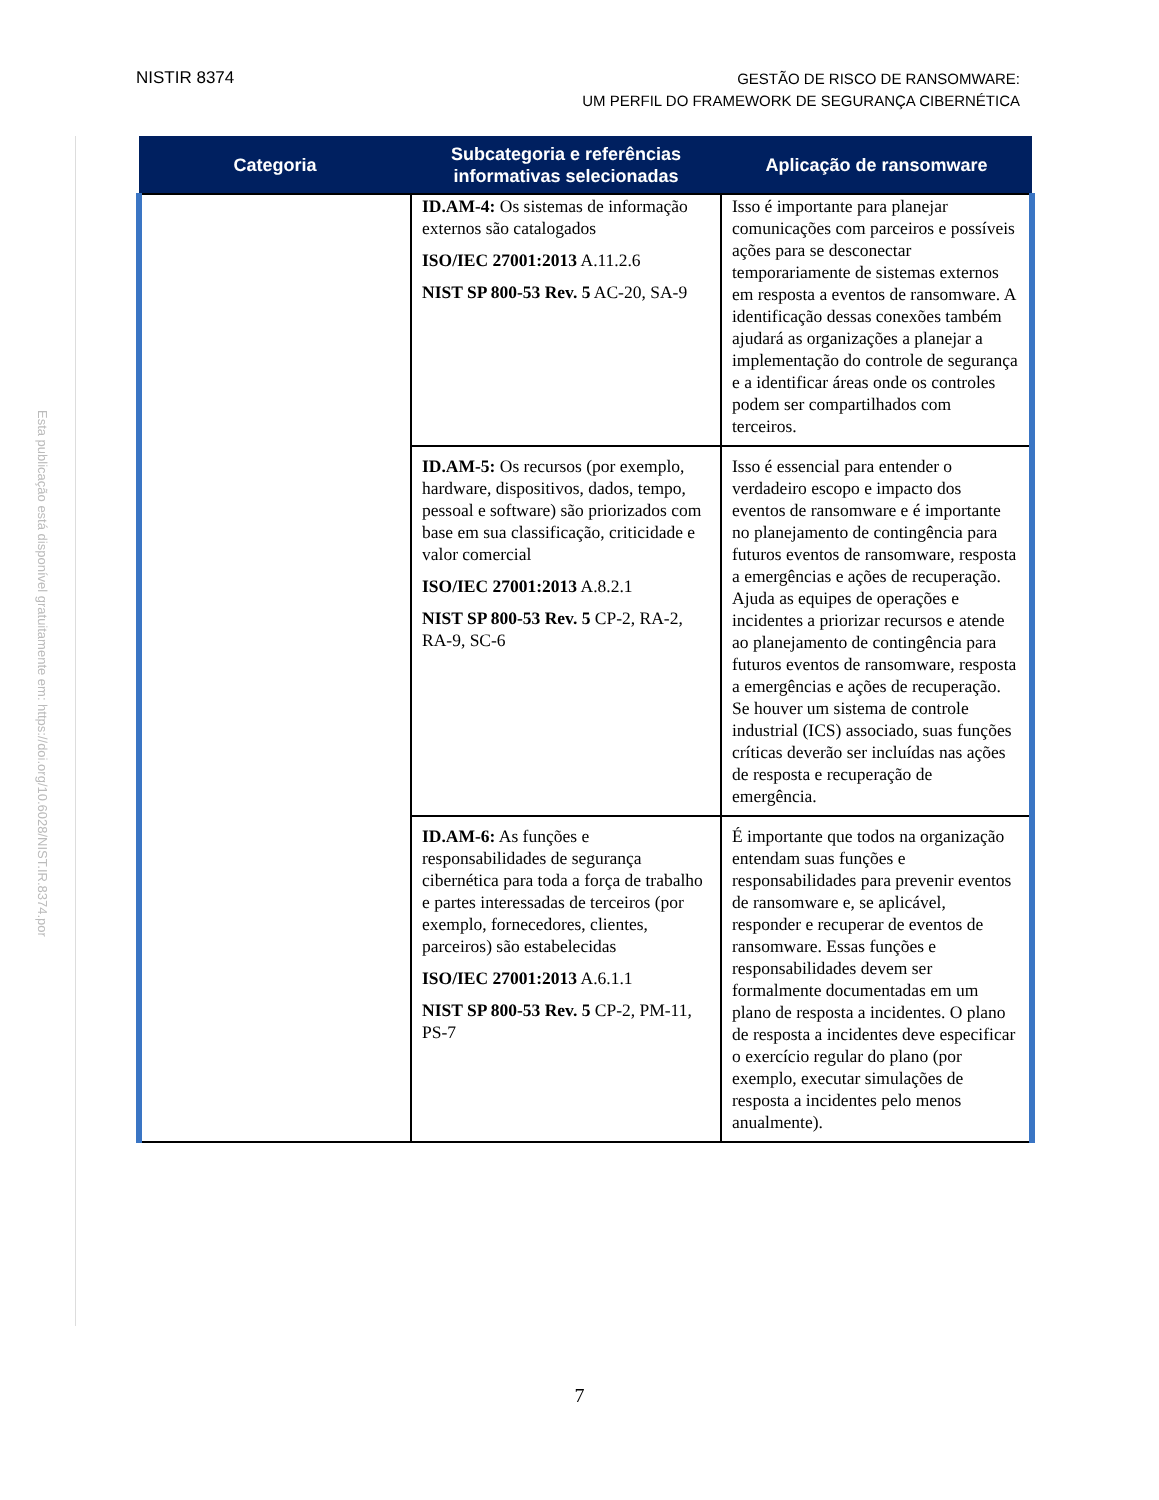NISTIR 8374
GESTÃO DE RISCO DE RANSOMWARE:
UM PERFIL DO FRAMEWORK DE SEGURANÇA CIBERNÉTICA
Esta publicação está disponível gratuitamente em: https://doi.org/10.6028/NIST.IR.8374.por
| Categoria | Subcategoria e referências informativas selecionadas | Aplicação de ransomware |
| --- | --- | --- |
| | ID.AM-4: Os sistemas de informação externos são catalogados ISO/IEC 27001:2013 A.11.2.6 NIST SP 800-53 Rev. 5 AC-20, SA-9 | Isso é importante para planejar comunicações com parceiros e possíveis ações para se desconectar temporariamente de sistemas externos em resposta a eventos de ransomware. A identificação dessas conexões também ajudará as organizações a planejar a implementação do controle de segurança e a identificar áreas onde os controles podem ser compartilhados com terceiros. |
| | ID.AM-5: Os recursos (por exemplo, hardware, dispositivos, dados, tempo, pessoal e software) são priorizados com base em sua classificação, criticidade e valor comercial ISO/IEC 27001:2013 A.8.2.1 NIST SP 800-53 Rev. 5 CP-2, RA-2, RA-9, SC-6 | Isso é essencial para entender o verdadeiro escopo e impacto dos eventos de ransomware e é importante no planejamento de contingência para futuros eventos de ransomware, resposta a emergências e ações de recuperação. Ajuda as equipes de operações e incidentes a priorizar recursos e atende ao planejamento de contingência para futuros eventos de ransomware, resposta a emergências e ações de recuperação. Se houver um sistema de controle industrial (ICS) associado, suas funções críticas deverão ser incluídas nas ações de resposta e recuperação de emergência. |
| | ID.AM-6: As funções e responsabilidades de segurança cibernética para toda a força de trabalho e partes interessadas de terceiros (por exemplo, fornecedores, clientes, parceiros) são estabelecidas ISO/IEC 27001:2013 A.6.1.1 NIST SP 800-53 Rev. 5 CP-2, PM-11, PS-7 | É importante que todos na organização entendam suas funções e responsabilidades para prevenir eventos de ransomware e, se aplicável, responder e recuperar de eventos de ransomware. Essas funções e responsabilidades devem ser formalmente documentadas em um plano de resposta a incidentes. O plano de resposta a incidentes deve especificar o exercício regular do plano (por exemplo, executar simulações de resposta a incidentes pelo menos anualmente). |
7